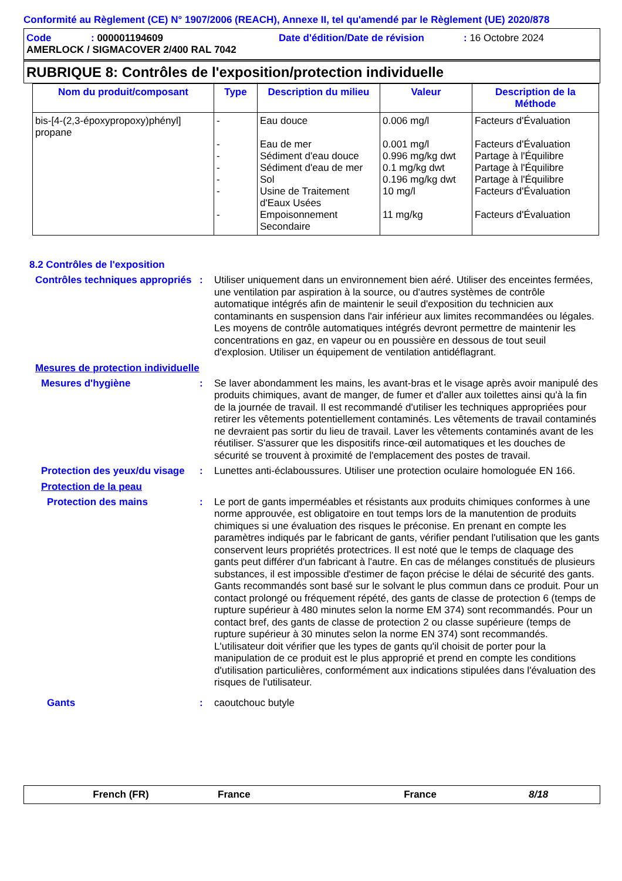Conformité au Règlement (CE) N° 1907/2006 (REACH), Annexe II, tel qu'amendé par le Règlement (UE) 2020/878
Code: 000001194609 Date d'édition/Date de révision: 16 Octobre 2024
AMERLOCK / SIGMACOVER 2/400 RAL 7042
RUBRIQUE 8: Contrôles de l'exposition/protection individuelle
| Nom du produit/composant | Type | Description du milieu | Valeur | Description de la Méthode |
| --- | --- | --- | --- | --- |
| bis-[4-(2,3-époxypropoxy)phényl] propane | - - - - - - - | Eau douce Eau de mer Sédiment d'eau douce Sédiment d'eau de mer Sol Usine de Traitement d'Eaux Usées Empoisonnement Secondaire | 0.006 mg/l 0.001 mg/l 0.996 mg/kg dwt 0.1 mg/kg dwt 0.196 mg/kg dwt 10 mg/l 11 mg/kg | Facteurs d'Évaluation Facteurs d'Évaluation Partage à l'Équilibre Partage à l'Équilibre Partage à l'Équilibre Facteurs d'Évaluation Facteurs d'Évaluation |
8.2 Contrôles de l'exposition
Contrôles techniques appropriés
: Utiliser uniquement dans un environnement bien aéré. Utiliser des enceintes fermées, une ventilation par aspiration à la source, ou d'autres systèmes de contrôle automatique intégrés afin de maintenir le seuil d'exposition du technicien aux contaminants en suspension dans l'air inférieur aux limites recommandées ou légales. Les moyens de contrôle automatiques intégrés devront permettre de maintenir les concentrations en gaz, en vapeur ou en poussière en dessous de tout seuil d'explosion. Utiliser un équipement de ventilation antidéflagrant.
Mesures de protection individuelle
Mesures d'hygiène : Se laver abondamment les mains, les avant-bras et le visage après avoir manipulé des produits chimiques, avant de manger, de fumer et d'aller aux toilettes ainsi qu'à la fin de la journée de travail. Il est recommandé d'utiliser les techniques appropriées pour retirer les vêtements potentiellement contaminés. Les vêtements de travail contaminés ne devraient pas sortir du lieu de travail. Laver les vêtements contaminés avant de les réutiliser. S'assurer que les dispositifs rince-œil automatiques et les douches de sécurité se trouvent à proximité de l'emplacement des postes de travail.
Protection des yeux/du visage
: Lunettes anti-éclaboussures. Utiliser une protection oculaire homologuée EN 166.
Protection de la peau
Protection des mains : Le port de gants imperméables et résistants aux produits chimiques conformes à une norme approuvée, est obligatoire en tout temps lors de la manutention de produits chimiques si une évaluation des risques le préconise. En prenant en compte les paramètres indiqués par le fabricant de gants, vérifier pendant l'utilisation que les gants conservent leurs propriétés protectrices. Il est noté que le temps de claquage des gants peut différer d'un fabricant à l'autre. En cas de mélanges constitués de plusieurs substances, il est impossible d'estimer de façon précise le délai de sécurité des gants. Gants recommandés sont basé sur le solvant le plus commun dans ce produit. Pour un contact prolongé ou fréquement répété, des gants de classe de protection 6 (temps de rupture supérieur à 480 minutes selon la norme EM 374) sont recommandés. Pour un contact bref, des gants de classe de protection 2 ou classe supérieure (temps de rupture supérieur à 30 minutes selon la norme EN 374) sont recommandés. L'utilisateur doit vérifier que les types de gants qu'il choisit de porter pour la manipulation de ce produit est le plus approprié et prend en compte les conditions d'utilisation particulières, conformément aux indications stipulées dans l'évaluation des risques de l'utilisateur.
Gants : caoutchouc butyle
French (FR) France France 8/18